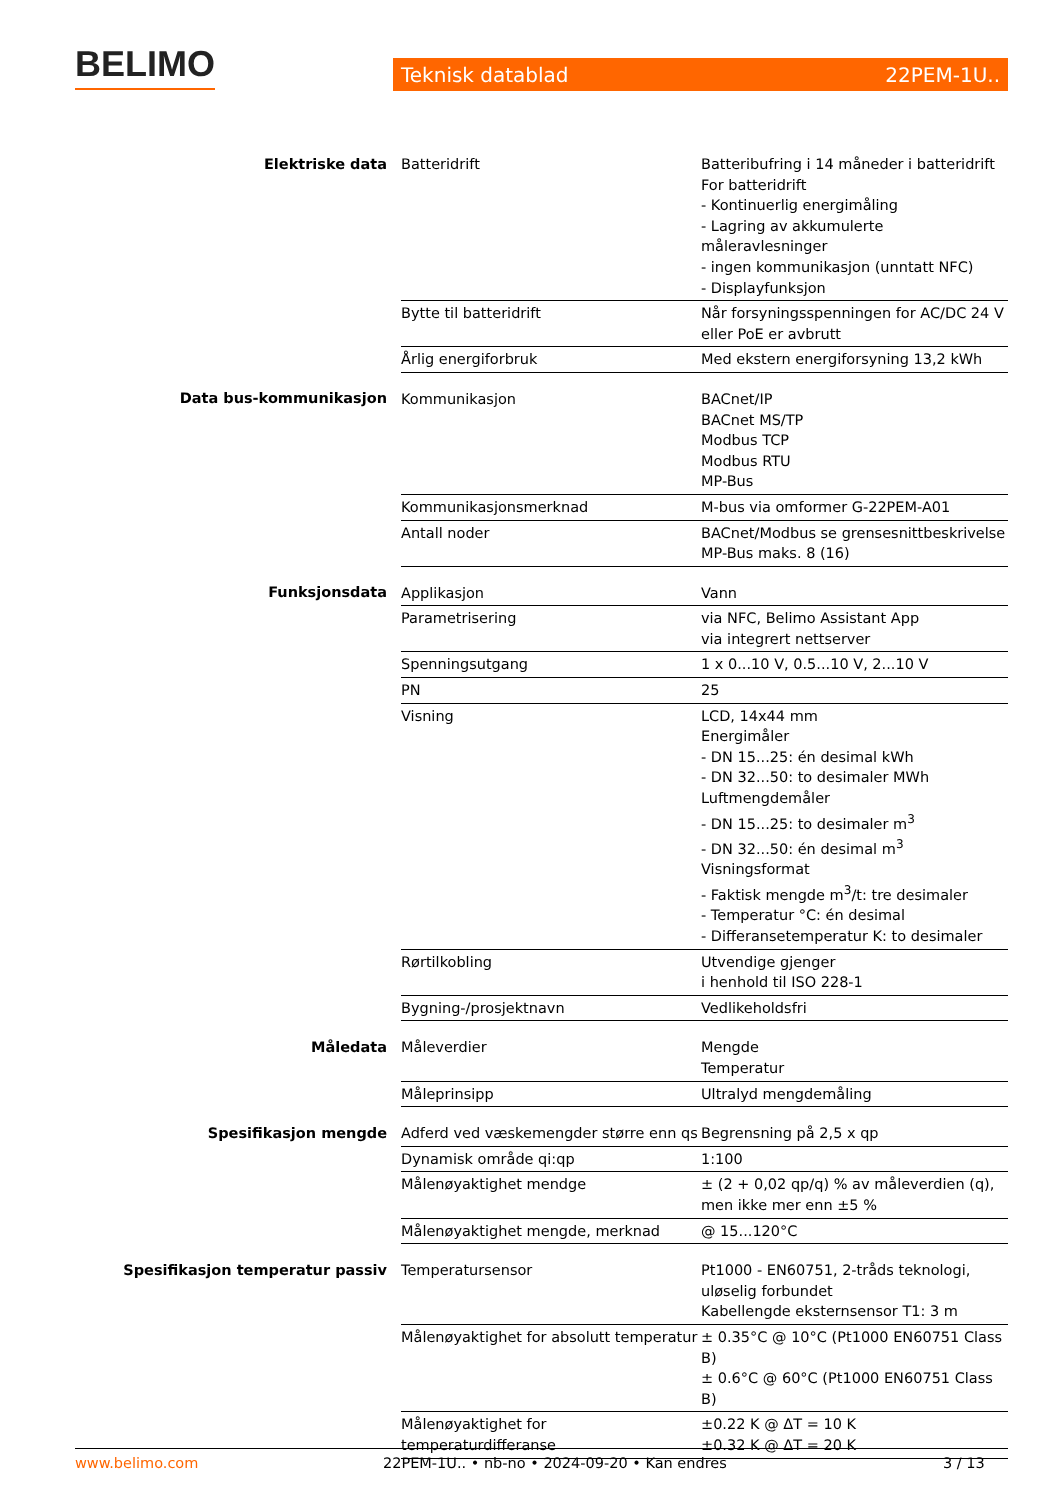BELIMO Teknisk datablad 22PEM-1U..
| Elektriske data | Batteridrift | Batteribufring i 14 måneder i batteridrift For batteridrift - Kontinuerlig energimåling - Lagring av akkumulerte måleravlesninger - ingen kommunikasjon (unntatt NFC) - Displayfunksjon |
| | Bytte til batteridrift | Når forsyningsspenningen for AC/DC 24 V eller PoE er avbrutt |
| | Årlig energiforbruk | Med ekstern energiforsyning 13,2 kWh |
| Data bus-kommunikasjon | Kommunikasjon | BACnet/IP BACnet MS/TP Modbus TCP Modbus RTU MP-Bus |
| | Kommunikasjonsmerknad | M-bus via omformer G-22PEM-A01 |
| | Antall noder | BACnet/Modbus se grensesnittbeskrivelse MP-Bus maks. 8 (16) |
| Funksjonsdata | Applikasjon | Vann |
| | Parametrisering | via NFC, Belimo Assistant App via integrert nettserver |
| | Spenningsutgang | 1 x 0...10 V, 0.5...10 V, 2...10 V |
| | PN | 25 |
| | Visning | LCD, 14x44 mm Energimåler - DN 15...25: én desimal kWh - DN 32...50: to desimaler MWh Luftmengdemåler - DN 15...25: to desimaler m<sup>3</sup> - DN 32...50: én desimal m<sup>3</sup> Visningsformat - Faktisk mengde m<sup>3</sup>/t: tre desimaler - Temperatur °C: én desimal - Differansetemperatur K: to desimaler |
| | Rørtilkobling | Utvendige gjenger i henhold til ISO 228-1 |
| | Bygning-/prosjektnavn | Vedlikeholdsfri |
| Måledata | Måleverdier | Mengde Temperatur |
| | Måleprinsipp | Ultralyd mengdemåling |
| Spesifikasjon mengde | Adferd ved væskemengder større enn qs | Begrensning på 2,5 x qp |
| | Dynamisk område qi:qp | 1:100 |
| | Målenøyaktighet mendge | ± (2 + 0,02 qp/q) % av måleverdien (q), men ikke mer enn ±5 % |
| | Målenøyaktighet mengde, merknad | @ 15...120°C |
| Spesifikasjon temperatur passiv | Temperatursensor | Pt1000 - EN60751, 2-tråds teknologi, uløselig forbundet Kabellengde eksternsensor T1: 3 m |
| | Målenøyaktighet for absolutt temperatur | ± 0.35°C @ 10°C (Pt1000 EN60751 Class B) ± 0.6°C @ 60°C (Pt1000 EN60751 Class B) |
| | Målenøyaktighet for temperaturdifferanse | ±0.22 K @ ΔT = 10 K ±0.32 K @ ΔT = 20 K |
www.belimo.com 22PEM-1U.. • nb-no • 2024-09-20 • Kan endres 3 / 13